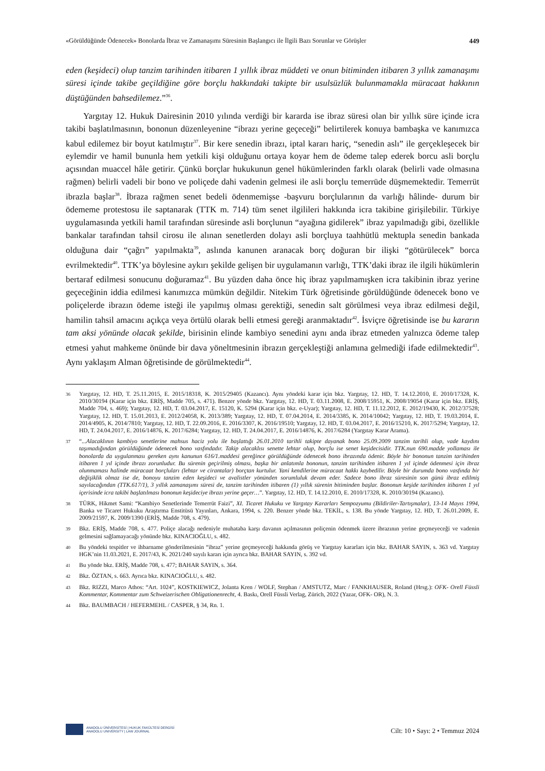«Görüldüğünde Ödenecek» Bonolarda İbraz ve Zamanaşımı Süresinin Başlangıcı ile İlgili Bazı Sorunlar ve Görüşler 449
eden (keşideci) olup tanzim tarihinden itibaren 1 yıllık ibraz müddeti ve onun bitiminden itibaren 3 yıllık zamanaşımı süresi içinde takibe geçildiğine göre borçlu hakkındaki takipte bir usulsüzlük bulunmamakla müracaat hakkının düştüğünden bahsedilemez.”<sup>36</sup>.
Yargıtay 12. Hukuk Dairesinin 2010 yılında verdiği bir kararda ise ibraz süresi olan bir yıllık süre içinde icra takibi başlatılmasının, bononun düzenleyenine “ibrazı yerine geçeceği” belirtilerek konuya bambaşka ve kanımızca kabul edilemez bir boyut katılmıştır<sup>37</sup>. Bir kere senedin ibrazı, iptal kararı hariç, “senedin aslı” ile gerçekleşecek bir eylemdir ve hamil bununla hem yetkili kişi olduğunu ortaya koyar hem de ödeme talep ederek borcu asli borçlu açısından muaccel hâle getirir. Çünkü borçlar hukukunun genel hükümlerinden farklı olarak (belirli vade olmasına rağmen) belirli vadeli bir bono ve poliçede dahi vadenin gelmesi ile asli borçlu temerrüde düşmemektedir. Temerrüt ibrazla başlar<sup>38</sup>. İbraza rağmen senet bedeli ödenmemişse -başvuru borçlularının da varlığı hâlinde- durum bir ödememe protestosu ile saptanarak (TTK m. 714) tüm senet ilgilileri hakkında icra takibine girişilebilir. Türkiye uygulamasında yetkili hamil tarafından süresinde asli borçlunun “ayağına gidilerek” ibraz yapılmadığı gibi, özellikle bankalar tarafından tahsil cirosu ile alınan senetlerden dolayı asli borçluya taahhütlü mektupla senedin bankada olduğuna dair “çağrı” yapılmakta<sup>39</sup>, aslında kanunen aranacak borç doğuran bir ilişki “götürülecek” borca evrilmektedir<sup>40</sup>. TTK’ya böylesine aykırı şekilde gelişen bir uygulamanın varlığı, TTK’daki ibraz ile ilgili hükümlerin bertaraf edilmesi sonucunu doğuramaz<sup>41</sup>. Bu yüzden daha önce hiç ibraz yapılmamışken icra takibinin ibraz yerine geçeceğinin iddia edilmesi kanımızca mümkün değildir. Nitekim Türk öğretisinde görüldüğünde ödenecek bono ve poliçelerde ibrazın ödeme isteği ile yapılmış olması gerektiği, senedin salt görülmesi veya ibraz edilmesi değil, hamilin tahsil amacını açıkça veya örtülü olarak belli etmesi gereği aranmaktadır<sup>42</sup>. İsviçre öğretisinde ise bu kararın tam aksi yönünde olacak şekilde, birisinin elinde kambiyo senedini aynı anda ibraz etmeden yalnızca ödeme talep etmesi yahut mahkeme önünde bir dava yöneltmesinin ibrazın gerçekleştiği anlamına gelmediği ifade edilmektedir<sup>43</sup>. Aynı yaklaşım Alman öğretisinde de görülmektedir<sup>44</sup>.
36 Yargıtay, 12. HD, T. 25.11.2015, E. 2015/18318, K. 2015/29405 (Kazancı). Aynı yöndeki karar için bkz. Yargıtay, 12. HD, T. 14.12.2010, E. 2010/17328, K. 2010/30194 (Karar için bkz. ERİŞ, Madde 705, s. 471). Benzer yönde bkz. Yargıtay, 12. HD, T. 03.11.2008, E. 2008/15951, K. 2008/19054 (Karar için bkz. ERİŞ, Madde 704, s. 469); Yargıtay, 12. HD, T. 03.04.2017, E. 15120, K. 5294 (Karar için bkz. e-Uyar); Yargıtay, 12. HD, T. 11.12.2012, E. 2012/19430, K. 2012/37528; Yargıtay, 12. HD, T. 15.01.2013, E. 2012/24058, K. 2013/389; Yargıtay, 12. HD, T. 07.04.2014, E. 2014/3385, K. 2014/10042; Yargıtay, 12. HD, T. 19.03.2014, E. 2014/4905, K. 2014/7810; Yargıtay, 12. HD, T. 22.09.2016, E. 2016/3307, K. 2016/19510; Yargıtay, 12. HD, T. 03.04.2017, E. 2016/15210, K. 2017/5294; Yargıtay, 12. HD, T. 24.04.2017, E. 2016/14876, K. 2017/6284; Yargıtay, 12. HD, T. 24.04.2017, E. 2016/14876, K. 2017/6284 (Yargıtay Karar Arama).
37 “...Alacaklının kambiyo senetlerine mahsus haciz yolu ile başlattığı 26.01.2010 tarihli takipte dayanak bono 25.09.2009 tanzim tarihli olup, vade kaydını taşımadığından görüldüğünde ödenecek bono vasfındadır. Takip alacaklısı senette lehtar olup, borçlu ise senet keşidecisidir. TTK.nun 690.madde yollaması ile bonolarda da uygulanması gereken aynı kanunun 616/1.maddesi gereğince görüldüğünde ödenecek bono ibrazında ödenir. Böyle bir bononun tanzim tarihinden itibaren 1 yıl içinde ibrazı zorunludur. Bu sürenin geçirilmiş olması, başka bir anlatımla bononun, tanzim tarihinden itibaren 1 yıl içinde ödenmesi için ibraz olunmaması halinde müracaat borçluları (lehtar ve cirantalar) borçtan kurtulur. Yani kendilerine müracaat hakkı kaybedilir. Böyle bir durumda bono vasfında bir değişiklik olmaz ise de, bonoyu tanzim eden keşideci ve avalistler yönünden sorumluluk devam eder. Sadece bono ibraz süresinin son günü ibraz edilmiş sayılacağından (TTK.617/1), 3 yıllık zamanaşımı süresi de, tanzim tarihinden itibaren (1) yıllık sürenin bitiminden başlar. Bononun keşide tarihinden itibaren 1 yıl içerisinde icra takibi başlatılması bononun keşideciye ibrazı yerine geçer…”. Yargıtay, 12. HD, T. 14.12.2010, E. 2010/17328, K. 2010/30194 (Kazancı).
38 TÜRK, Hikmet Sami: “Kambiyo Senetlerinde Temerrüt Faizi”, XI. Ticaret Hukuku ve Yargıtay Kararları Sempozyumu (Bildiriler-Tartışmalar), 13-14 Mayıs 1994, Banka ve Ticaret Hukuku Araştırma Enstitüsü Yayınları, Ankara, 1994, s. 220. Benzer yönde bkz. TEKİL, s. 138. Bu yönde Yargıtay, 12. HD, T. 26.01.2009, E. 2009/21597, K. 2009/1390 (ERİŞ, Madde 708, s. 479).
39 Bkz. ERİŞ, Madde 708, s. 477. Poliçe alacağı nedeniyle muhataba karşı davanın açılmasının poliçenin ödenmek üzere ibrazının yerine geçmeyeceği ve vadenin gelmesini sağlamayacağı yönünde bkz. KINACIOĞLU, s. 482.
40 Bu yöndeki tespitler ve ihbarname gönderilmesinin “ibraz” yerine geçmeyeceği hakkında görüş ve Yargıtay kararları için bkz. BAHAR SAYIN, s. 363 vd. Yargıtay HGK’nin 11.03.2021, E. 2017/43, K. 2021/240 sayılı kararı için ayrıca bkz. BAHAR SAYIN, s. 392 vd.
41 Bu yönde bkz. ERİŞ, Madde 708, s. 477; BAHAR SAYIN, s. 364.
42 Bkz. ÖZTAN, s. 663. Ayrıca bkz. KINACIOĞLU, s. 482.
43 Bkz. RIZZI, Marco Athos: “Art. 1024”, KOSTKIEWICZ, Jolanta Kren / WOLF, Stephan / AMSTUTZ, Marc / FANKHAUSER, Roland (Hrsg.): OFK- Orell Füssli Kommentar, Kommentar zum Schweizerischen Obligationenrecht, 4. Baskı, Orell Füssli Verlag, Zürich, 2022 (Yazar, OFK- OR), N. 3.
44 Bkz. BAUMBACH / HEFERMEHL / CASPER, § 34, Rn. 1.
ANADOLU ÜNİVERSİTESİ | HUKUK FAKÜLTESİ DERGİSİ
ANADOLU UNIVERSITY | LAW JOURNAL
Cilt: 10 • Sayı: 2 • Temmuz 2024